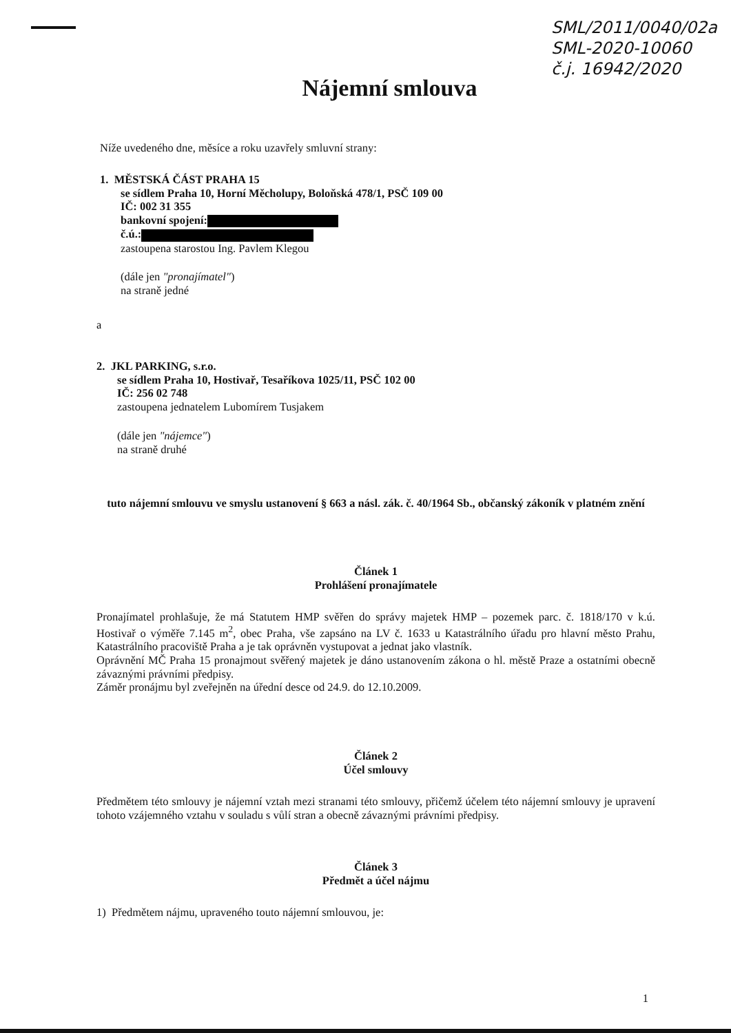SML/2011/0040/02a
SML-2020-10060
č.j. 16942/2020
Nájemní smlouva
Níže uvedeného dne, měsíce a roku uzavřely smluvní strany:
1. MĚSTSKÁ ČÁST PRAHA 15
se sídlem Praha 10, Horní Měcholupy, Boloňská 478/1, PSČ 109 00
IČ: 002 31 355
bankovní spojení:
č.ú.:
zastoupena starostou Ing. Pavlem Klegou
(dále jen "pronajímatel")
na straně jedné
a
2. JKL PARKING, s.r.o.
se sídlem Praha 10, Hostivař, Tesaříkova 1025/11, PSČ 102 00
IČ: 256 02 748
zastoupena jednatelem Lubomírem Tusjakem
(dále jen "nájemce")
na straně druhé
tuto nájemní smlouvu ve smyslu ustanovení § 663 a násl. zák. č. 40/1964 Sb., občanský zákoník v platném znění
Článek 1
Prohlášení pronajímatele
Pronajímatel prohlašuje, že má Statutem HMP svěřen do správy majetek HMP – pozemek parc. č. 1818/170 v k.ú. Hostivař o výměře 7.145 m<sup>2</sup>, obec Praha, vše zapsáno na LV č. 1633 u Katastrálního úřadu pro hlavní město Prahu, Katastrálního pracoviště Praha a je tak oprávněn vystupovat a jednat jako vlastník.
Oprávnění MČ Praha 15 pronajmout svěřený majetek je dáno ustanovením zákona o hl. městě Praze a ostatními obecně závaznými právními předpisy.
Záměr pronájmu byl zveřejněn na úřední desce od 24.9. do 12.10.2009.
Článek 2
Účel smlouvy
Předmětem této smlouvy je nájemní vztah mezi stranami této smlouvy, přičemž účelem této nájemní smlouvy je upravení tohoto vzájemného vztahu v souladu s vůlí stran a obecně závaznými právními předpisy.
Článek 3
Předmět a účel nájmu
1) Předmětem nájmu, upraveného touto nájemní smlouvou, je:
1